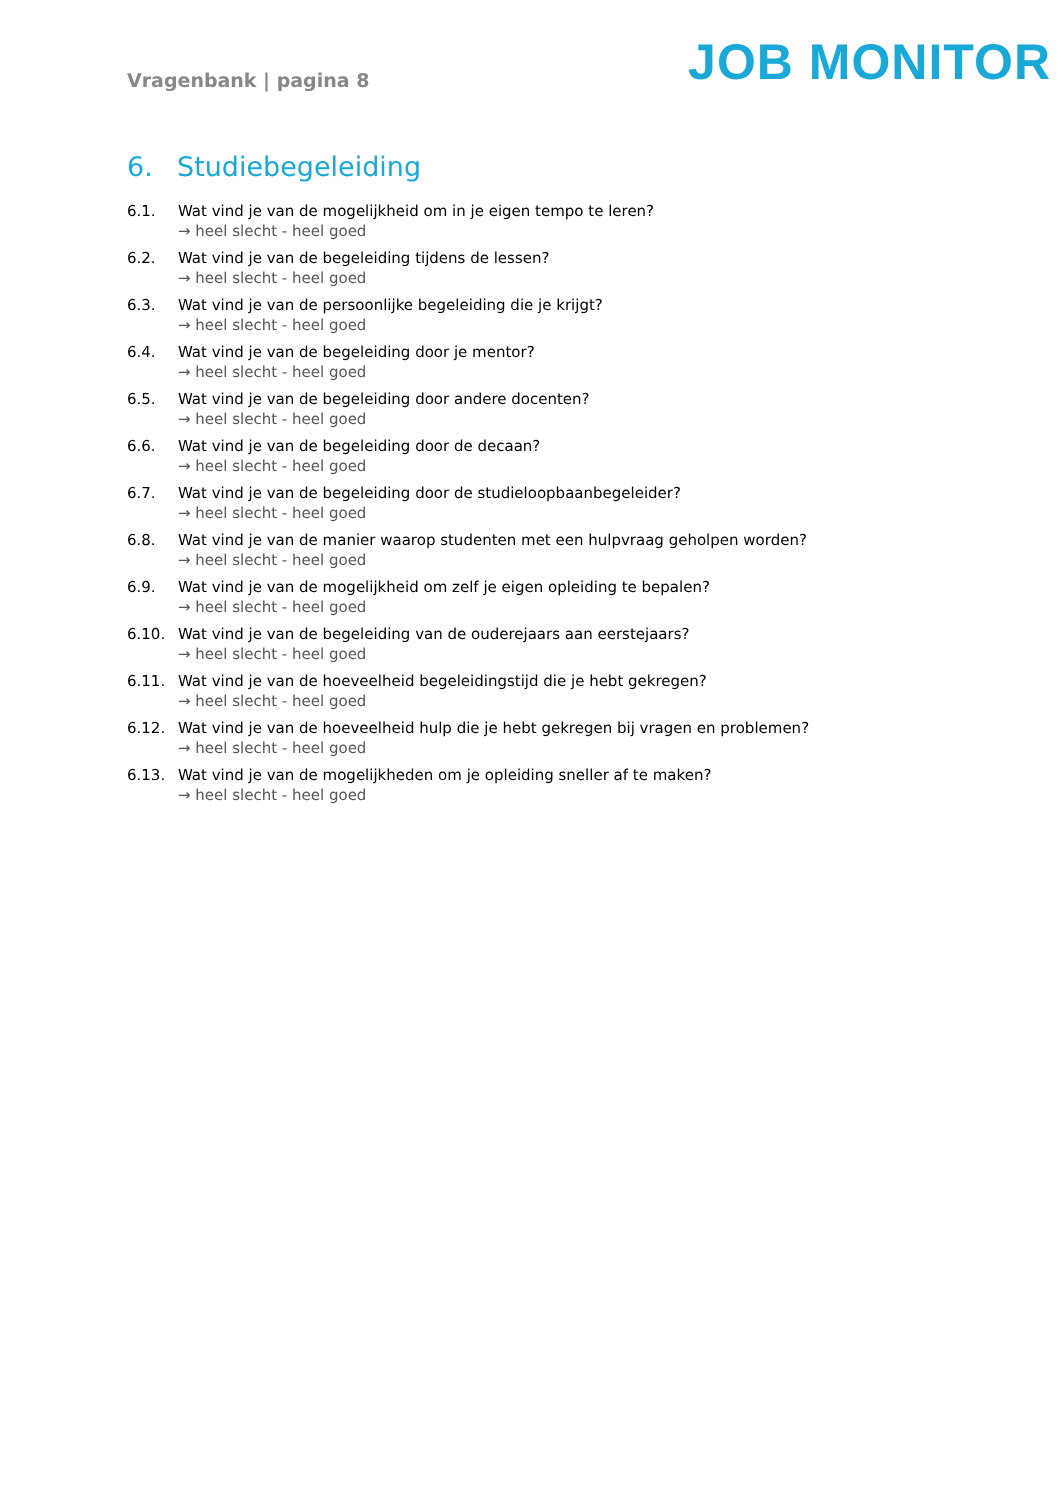Vragenbank | pagina 8
JOB MONITOR
6. Studiebegeleiding
6.1. Wat vind je van de mogelijkheid om in je eigen tempo te leren?
→ heel slecht - heel goed
6.2. Wat vind je van de begeleiding tijdens de lessen?
→ heel slecht - heel goed
6.3. Wat vind je van de persoonlijke begeleiding die je krijgt?
→ heel slecht - heel goed
6.4. Wat vind je van de begeleiding door je mentor?
→ heel slecht - heel goed
6.5. Wat vind je van de begeleiding door andere docenten?
→ heel slecht - heel goed
6.6. Wat vind je van de begeleiding door de decaan?
→ heel slecht - heel goed
6.7. Wat vind je van de begeleiding door de studieloopbaanbegeleider?
→ heel slecht - heel goed
6.8. Wat vind je van de manier waarop studenten met een hulpvraag geholpen worden?
→ heel slecht - heel goed
6.9. Wat vind je van de mogelijkheid om zelf je eigen opleiding te bepalen?
→ heel slecht - heel goed
6.10. Wat vind je van de begeleiding van de ouderejaars aan eerstejaars?
→ heel slecht - heel goed
6.11. Wat vind je van de hoeveelheid begeleidingstijd die je hebt gekregen?
→ heel slecht - heel goed
6.12. Wat vind je van de hoeveelheid hulp die je hebt gekregen bij vragen en problemen?
→ heel slecht - heel goed
6.13. Wat vind je van de mogelijkheden om je opleiding sneller af te maken?
→ heel slecht - heel goed